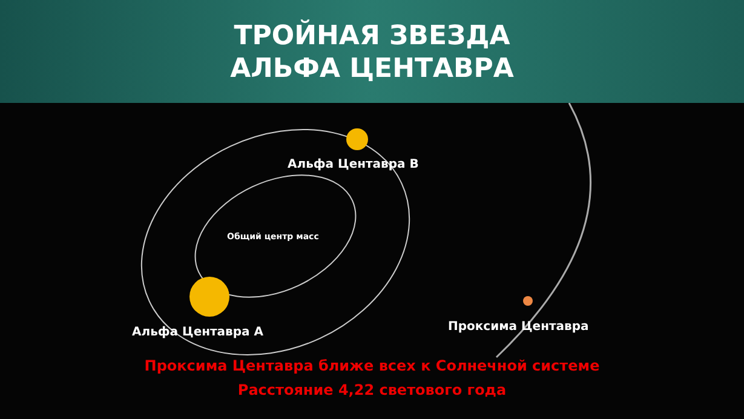ТРОЙНАЯ ЗВЕЗДА
АЛЬФА ЦЕНТАВРА
Альфа Центавра B
Общий центр масс
Альфа Центавра A Проксима Центавра
Проксима Центавра ближе всех к Солнечной системе
Расстояние 4,22 светового года